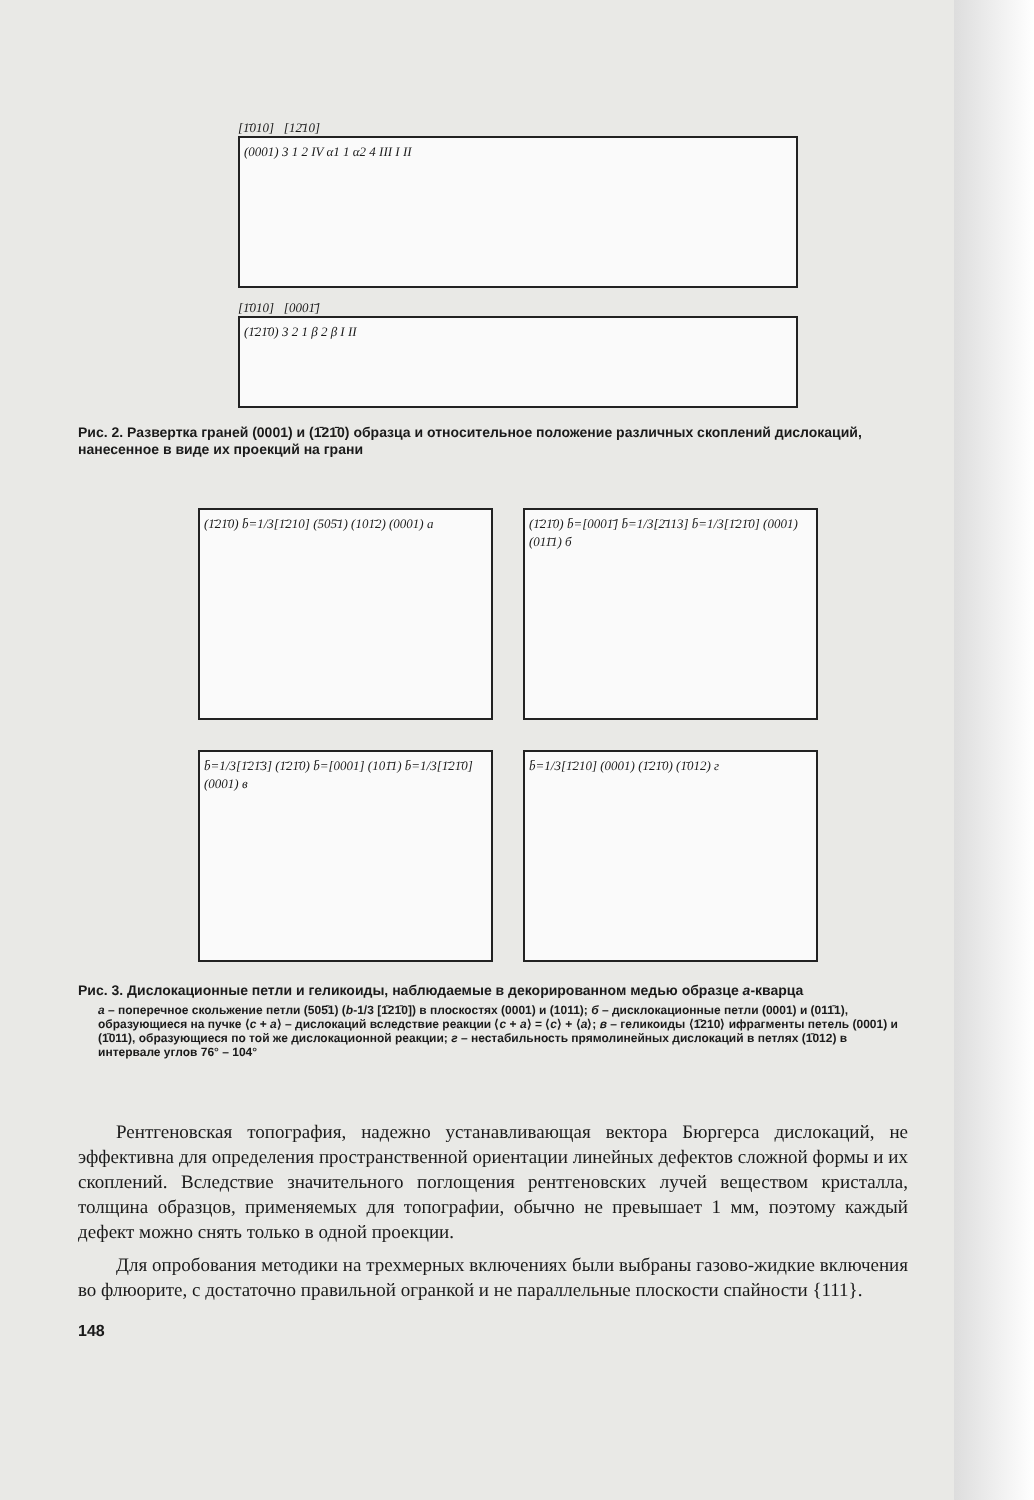[1̄010] [12̄10]
(0001) 3 1 2 IV α1 1 α2 4 III I II
[1̄010] [0001̄]
(1̄21̄0) 3 2 1 β 2 β I II
Рис. 2. Развертка граней (0001) и (1̄21̄0) образца и относительное положение различных скоплений дислокаций, нанесенное в виде их проекций на грани
(1̄21̄0) b̄=1/3[1̄210] (505̄1) (101̄2) (0001) а
(1̄21̄0) b̄=[0001̄] b̄=1/3[2̄113] b̄=1/3[1̄21̄0] (0001) (011̄1) б
b̄=1/3[1̄21̄3] (1̄21̄0) b̄=[0001] (101̄1) b̄=1/3[1̄21̄0] (0001) в
b̄=1/3[1̄210] (0001) (1̄21̄0) (1̄012) г
Рис. 3. Дислокационные петли и геликоиды, наблюдаемые в декорированном медью образце a-кварца
а – поперечное скольжение петли (505̄1) (b-1/3 [1̄21̄0]) в плоскостях (0001) и (1011); б – дисклокационные петли (0001) и (011̄1), образующиеся на пучке ⟨c + a⟩ – дислокаций вследствие реакции ⟨c + a⟩ = ⟨c⟩ + ⟨a⟩; в – геликоиды ⟨1̄210⟩ ифрагменты петель (0001) и (1̄011), образующиеся по той же дислокационной реакции; г – нестабильность прямолинейных дислокаций в петлях (1̄012) в интервале углов 76° – 104°
Рентгеновская топография, надежно устанавливающая вектора Бюргерса дислокаций, не эффективна для определения пространственной ориентации линейных дефектов сложной формы и их скоплений. Вследствие значительного поглощения рентгеновских лучей веществом кристалла, толщина образцов, применяемых для топографии, обычно не превышает 1 мм, поэтому каждый дефект можно снять только в одной проекции.
Для опробования методики на трехмерных включениях были выбраны газово-жидкие включения во флюорите, с достаточно правильной огранкой и не параллельные плоскости спайности {111}.
148